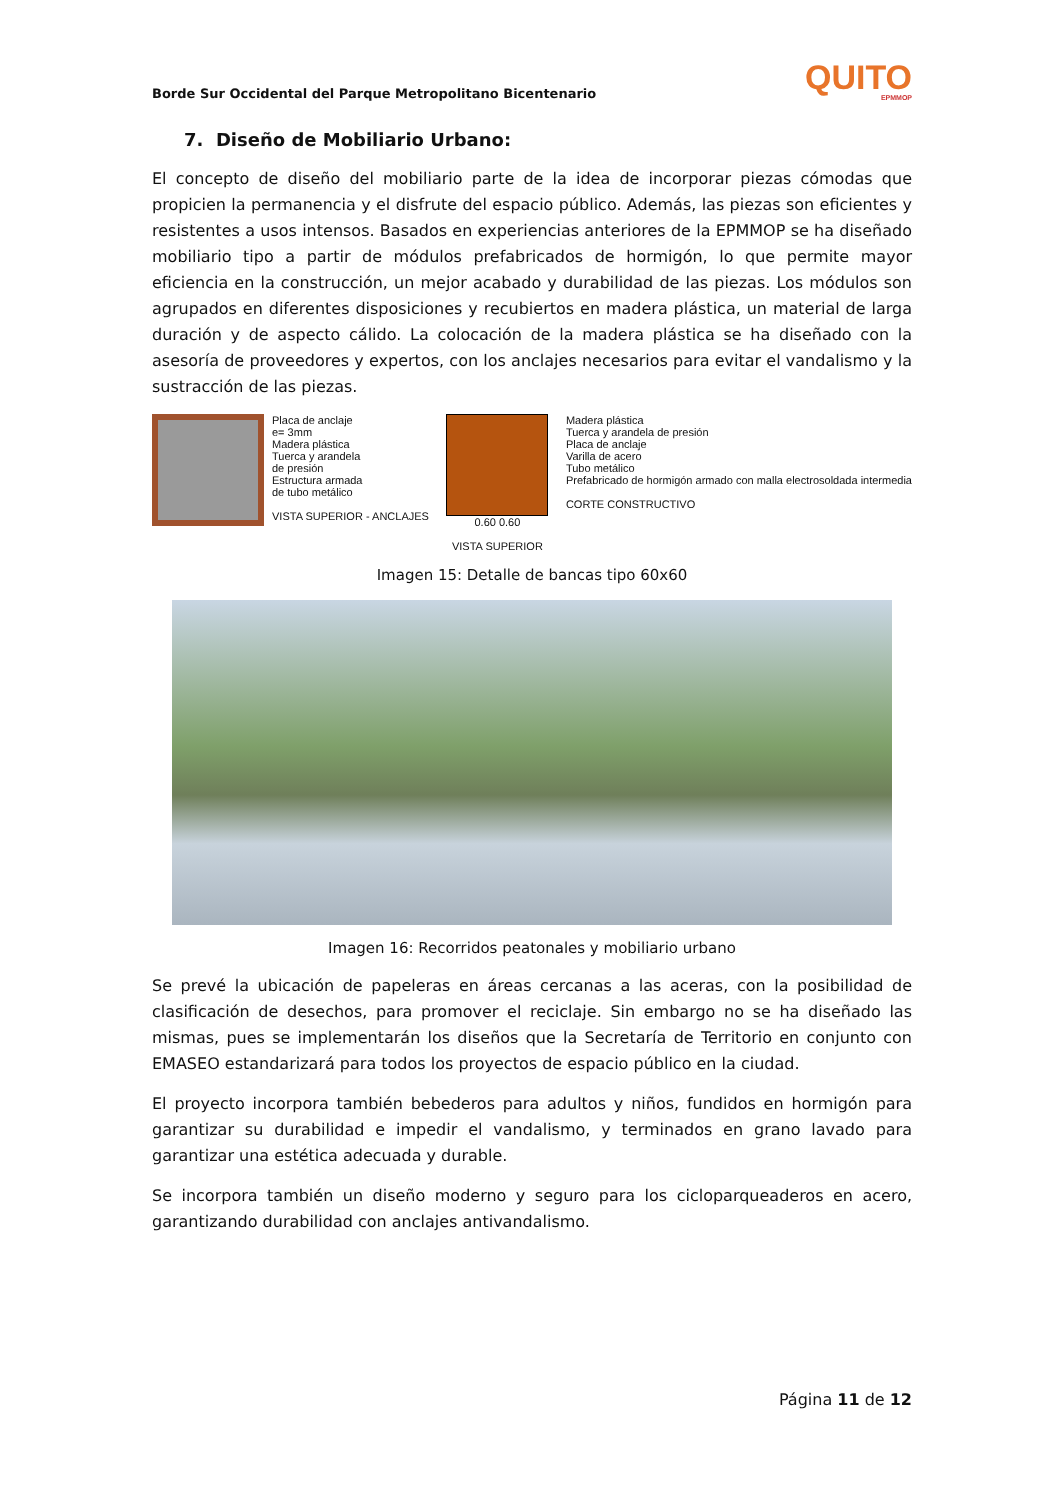Borde Sur Occidental del Parque Metropolitano Bicentenario QUITO
EPMMOP
7. Diseño de Mobiliario Urbano:
El concepto de diseño del mobiliario parte de la idea de incorporar piezas cómodas que propicien la permanencia y el disfrute del espacio público. Además, las piezas son eficientes y resistentes a usos intensos. Basados en experiencias anteriores de la EPMMOP se ha diseñado mobiliario tipo a partir de módulos prefabricados de hormigón, lo que permite mayor eficiencia en la construcción, un mejor acabado y durabilidad de las piezas. Los módulos son agrupados en diferentes disposiciones y recubiertos en madera plástica, un material de larga duración y de aspecto cálido. La colocación de la madera plástica se ha diseñado con la asesoría de proveedores y expertos, con los anclajes necesarios para evitar el vandalismo y la sustracción de las piezas.
Placa de anclaje
e= 3mm
Madera plástica
Tuerca y arandela
de presión
Estructura armada
de tubo metálico
VISTA SUPERIOR - ANCLAJES
0.60 0.60
VISTA SUPERIOR
Madera plástica
Tuerca y arandela de presión
Placa de anclaje
Varilla de acero
Tubo metálico
Prefabricado de hormigón armado con malla electrosoldada intermedia
CORTE CONSTRUCTIVO
Imagen 15: Detalle de bancas tipo 60x60
Imagen 16: Recorridos peatonales y mobiliario urbano
Se prevé la ubicación de papeleras en áreas cercanas a las aceras, con la posibilidad de clasificación de desechos, para promover el reciclaje. Sin embargo no se ha diseñado las mismas, pues se implementarán los diseños que la Secretaría de Territorio en conjunto con EMASEO estandarizará para todos los proyectos de espacio público en la ciudad.
El proyecto incorpora también bebederos para adultos y niños, fundidos en hormigón para garantizar su durabilidad e impedir el vandalismo, y terminados en grano lavado para garantizar una estética adecuada y durable.
Se incorpora también un diseño moderno y seguro para los cicloparqueaderos en acero, garantizando durabilidad con anclajes antivandalismo.
Página 11 de 12